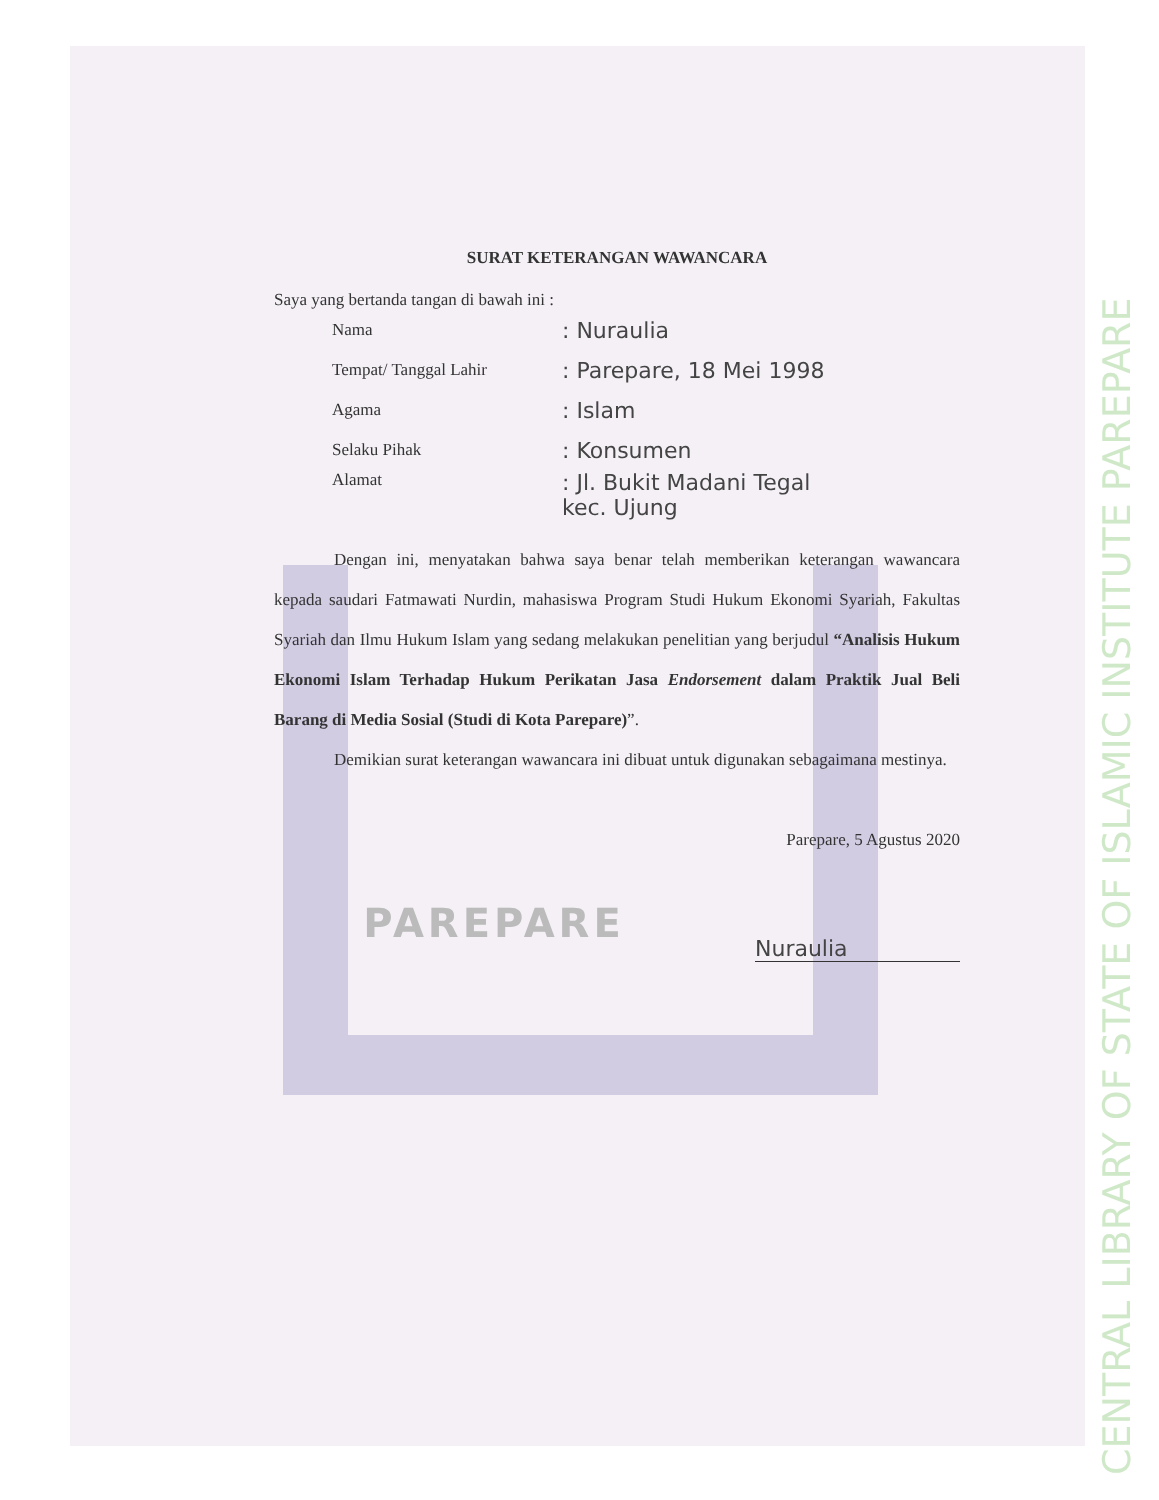CENTRAL LIBRARY OF STATE OF ISLAMIC INSTITUTE PAREPARE
SURAT KETERANGAN WAWANCARA
Saya yang bertanda tangan di bawah ini :
Nama: Nuraulia
Tempat/ Tanggal Lahir: Parepare, 18 Mei 1998
Agama: Islam
Selaku Pihak: Konsumen
Alamat: Jl. Bukit Madani Tegal
kec. Ujung
Dengan ini, menyatakan bahwa saya benar telah memberikan keterangan wawancara kepada saudari Fatmawati Nurdin, mahasiswa Program Studi Hukum Ekonomi Syariah, Fakultas Syariah dan Ilmu Hukum Islam yang sedang melakukan penelitian yang berjudul “Analisis Hukum Ekonomi Islam Terhadap Hukum Perikatan Jasa Endorsement dalam Praktik Jual Beli Barang di Media Sosial (Studi di Kota Parepare)”.
Demikian surat keterangan wawancara ini dibuat untuk digunakan sebagaimana mestinya.
Parepare, 5 Agustus 2020
PAREPARE
Nuraulia